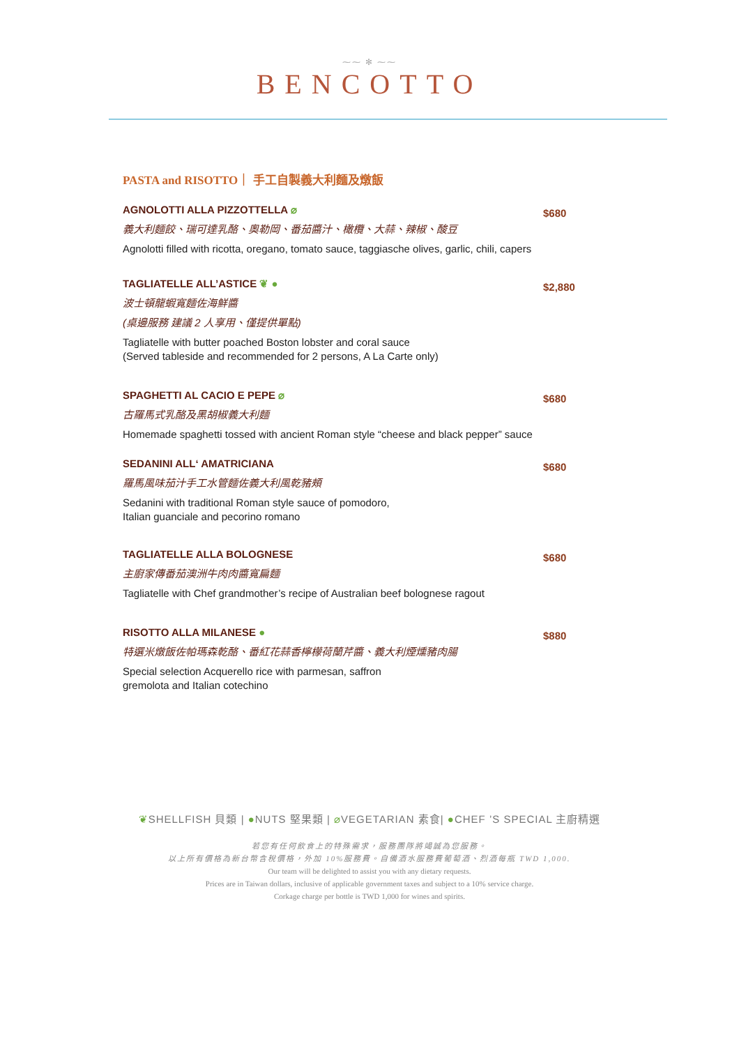⁓⁓ ✻ ⁓⁓
BENCOTTO
PASTA and RISOTTO｜ 手工自製義大利麵及燉飯
AGNOLOTTI ALLA PIZZOTTELLA ⌀
義大利麵餃、瑞可達乳酪、奧勒岡、番茄醬汁、橄欖、大蒜、辣椒、酸豆
Agnolotti filled with ricotta, oregano, tomato sauce, taggiasche olives, garlic, chili, capers
$680
TAGLIATELLE ALL’ASTICE ❦ ●
波士頓龍蝦寬麵佐海鮮醬
(桌邊服務 建議 2 人享用、僅提供單點)
Tagliatelle with butter poached Boston lobster and coral sauce
(Served tableside and recommended for 2 persons, A La Carte only)
$2,880
SPAGHETTI AL CACIO E PEPE ⌀
古羅馬式乳酪及黑胡椒義大利麵
Homemade spaghetti tossed with ancient Roman style “cheese and black pepper” sauce
$680
SEDANINI ALL‘ AMATRICIANA
羅馬風味茄汁手工水管麵佐義大利風乾豬頰
Sedanini with traditional Roman style sauce of pomodoro,
Italian guanciale and pecorino romano
$680
TAGLIATELLE ALLA BOLOGNESE
主廚家傳番茄澳洲牛肉肉醬寬扁麵
Tagliatelle with Chef grandmother’s recipe of Australian beef bolognese ragout
$680
RISOTTO ALLA MILANESE ●
特選米燉飯佐帕瑪森乾酪、番紅花蒜香檸檬荷蘭芹醬、義大利煙燻豬肉腸
Special selection Acquerello rice with parmesan, saffron
gremolota and Italian cotechino
$880
❦SHELLFISH 貝類 | ●NUTS 堅果類 | ⌀VEGETARIAN 素食| ●CHEF ’S SPECIAL 主廚精選
若您有任何飲食上的特殊需求，服務團隊將竭誠為您服務。
以上所有價格為新台幣含稅價格，外加 10%服務費。自備酒水服務費葡萄酒、烈酒每瓶 TWD 1,000.
Our team will be delighted to assist you with any dietary requests.
Prices are in Taiwan dollars, inclusive of applicable government taxes and subject to a 10% service charge.
Corkage charge per bottle is TWD 1,000 for wines and spirits.